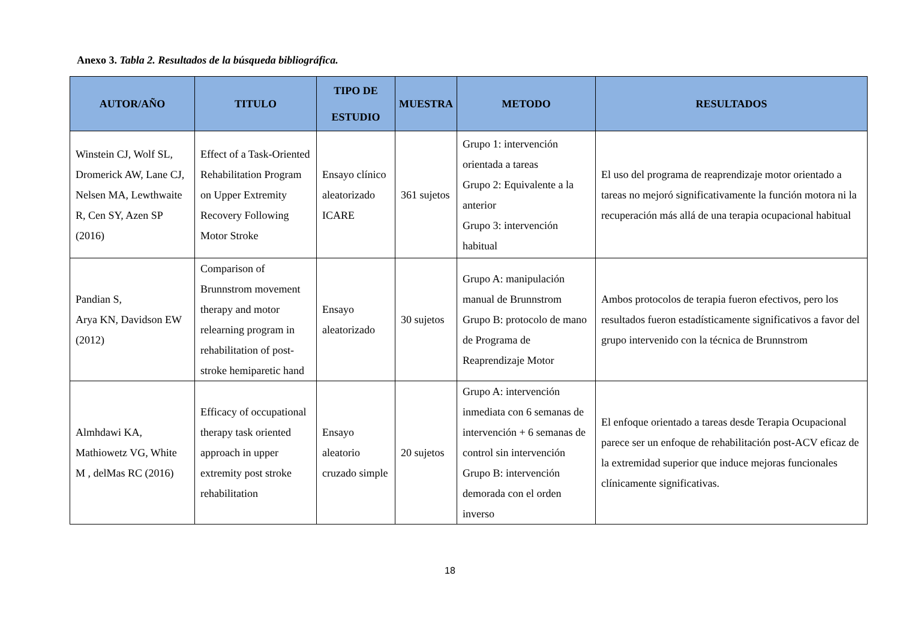Anexo 3. Tabla 2. Resultados de la búsqueda bibliográfica.
| AUTOR/AÑO | TITULO | TIPO DE ESTUDIO | MUESTRA | METODO | RESULTADOS |
| --- | --- | --- | --- | --- | --- |
| Winstein CJ, Wolf SL, Dromerick AW, Lane CJ, Nelsen MA, Lewthwaite R, Cen SY, Azen SP (2016) | Effect of a Task-Oriented Rehabilitation Program on Upper Extremity Recovery Following Motor Stroke | Ensayo clínico aleatorizado ICARE | 361 sujetos | Grupo 1: intervención orientada a tareas Grupo 2: Equivalente a la anterior Grupo 3: intervención habitual | El uso del programa de reaprendizaje motor orientado a tareas no mejoró significativamente la función motora ni la recuperación más allá de una terapia ocupacional habitual |
| Pandian S, Arya KN, Davidson EW (2012) | Comparison of Brunnstrom movement therapy and motor relearning program in rehabilitation of post-stroke hemiparetic hand | Ensayo aleatorizado | 30 sujetos | Grupo A: manipulación manual de Brunnstrom Grupo B: protocolo de mano de Programa de Reaprendizaje Motor | Ambos protocolos de terapia fueron efectivos, pero los resultados fueron estadísticamente significativos a favor del grupo intervenido con la técnica de Brunnstrom |
| Almhdawi KA, Mathiowetz VG, White M , delMas RC (2016) | Efficacy of occupational therapy task oriented approach in upper extremity post stroke rehabilitation | Ensayo aleatorio cruzado simple | 20 sujetos | Grupo A: intervención inmediata con 6 semanas de intervención + 6 semanas de control sin intervención Grupo B: intervención demorada con el orden inverso | El enfoque orientado a tareas desde Terapia Ocupacional parece ser un enfoque de rehabilitación post-ACV eficaz de la extremidad superior que induce mejoras funcionales clínicamente significativas. |
18